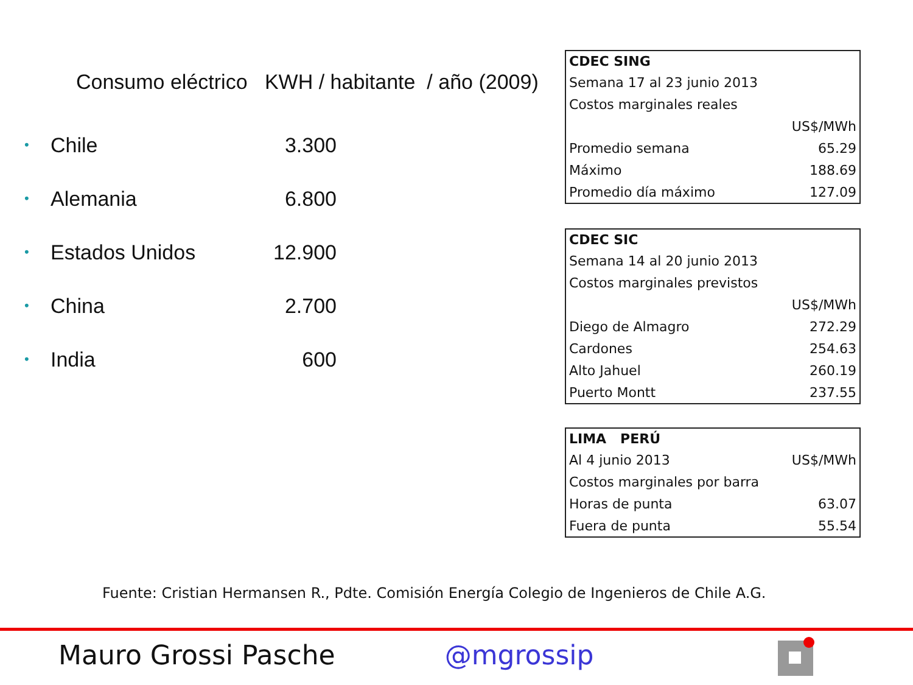Consumo eléctrico KWH / habitante / año (2009)
• Chile 3.300
• Alemania 6.800
• Estados Unidos 12.900
• China 2.700
• India 600
| CDEC SING | |
| --- | --- |
| Semana 17 al 23 junio 2013 | |
| Costos marginales reales | |
| | US$/MWh |
| Promedio semana | 65.29 |
| Máximo | 188.69 |
| Promedio día máximo | 127.09 |
| CDEC SIC | |
| --- | --- |
| Semana 14 al 20 junio 2013 | |
| Costos marginales previstos | |
| | US$/MWh |
| Diego de Almagro | 272.29 |
| Cardones | 254.63 |
| Alto Jahuel | 260.19 |
| Puerto Montt | 237.55 |
| LIMA PERÚ | |
| --- | --- |
| Al 4 junio 2013 | US$/MWh |
| Costos marginales por barra | |
| Horas de punta | 63.07 |
| Fuera de punta | 55.54 |
Fuente: Cristian Hermansen R., Pdte. Comisión Energía Colegio de Ingenieros de Chile A.G.
Mauro Grossi Pasche @mgrossip